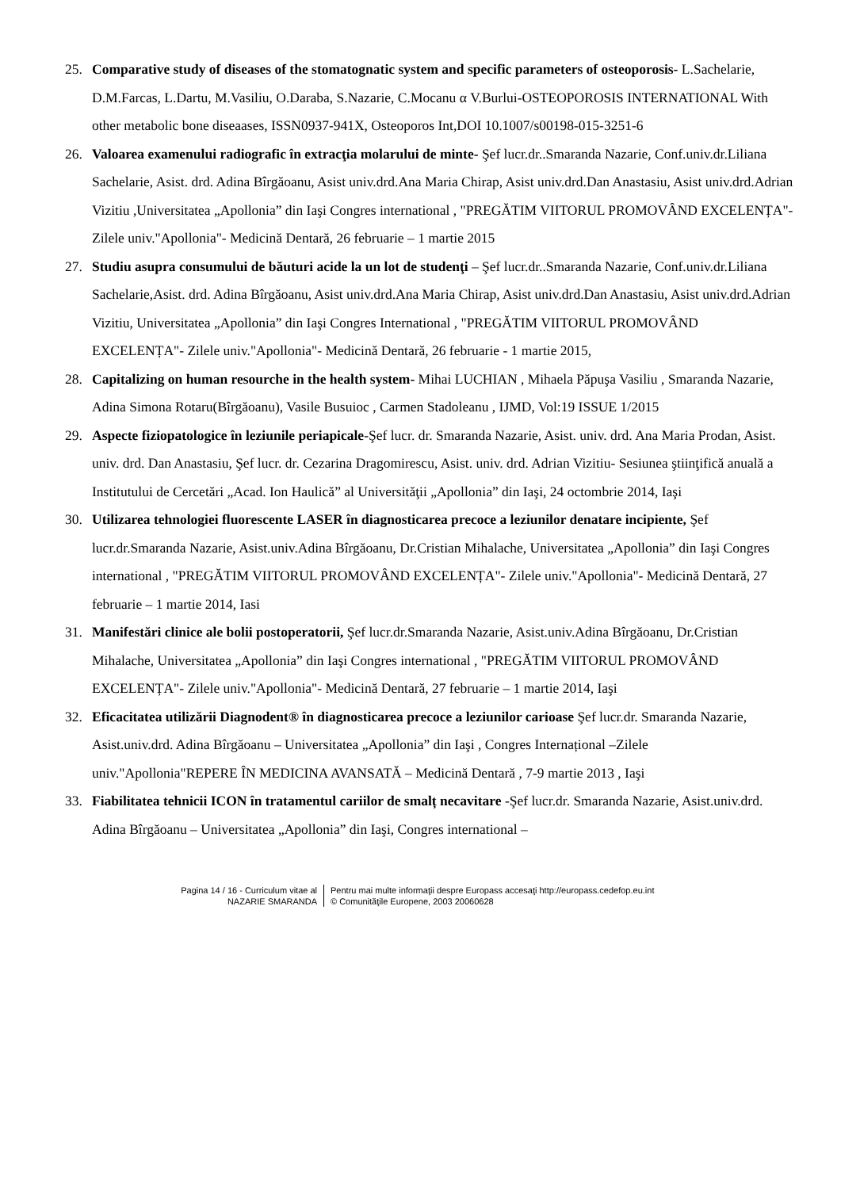25. Comparative study of diseases of the stomatognatic system and specific parameters of osteoporosis- L.Sachelarie, D.M.Farcas, L.Dartu, M.Vasiliu, O.Daraba, S.Nazarie, C.Mocanu α V.Burlui-OSTEOPOROSIS INTERNATIONAL With other metabolic bone diseaases, ISSN0937-941X, Osteoporos Int,DOI 10.1007/s00198-015-3251-6
26. Valoarea examenului radiografic în extracţia molarului de minte- Şef lucr.dr..Smaranda Nazarie, Conf.univ.dr.Liliana Sachelarie, Asist. drd. Adina Bîrgăoanu, Asist univ.drd.Ana Maria Chirap, Asist univ.drd.Dan Anastasiu, Asist univ.drd.Adrian Vizitiu ,Universitatea „Apollonia” din Iaşi Congres international , "PREGĂTIM VIITORUL PROMOVÂND EXCELENȚA"- Zilele univ."Apollonia"- Medicină Dentară, 26 februarie – 1 martie 2015
27. Studiu asupra consumului de băuturi acide la un lot de studenţi – Şef lucr.dr..Smaranda Nazarie, Conf.univ.dr.Liliana Sachelarie,Asist. drd. Adina Bîrgăoanu, Asist univ.drd.Ana Maria Chirap, Asist univ.drd.Dan Anastasiu, Asist univ.drd.Adrian Vizitiu, Universitatea „Apollonia” din Iaşi Congres International , "PREGĂTIM VIITORUL PROMOVÂND EXCELENȚA"- Zilele univ."Apollonia"- Medicină Dentară, 26 februarie - 1 martie 2015,
28. Capitalizing on human resourche in the health system- Mihai LUCHIAN , Mihaela Păpuşa Vasiliu , Smaranda Nazarie, Adina Simona Rotaru(Bîrgăoanu), Vasile Busuioc , Carmen Stadoleanu , IJMD, Vol:19 ISSUE 1/2015
29. Aspecte fiziopatologice în leziunile periapicale-Şef lucr. dr. Smaranda Nazarie, Asist. univ. drd. Ana Maria Prodan, Asist. univ. drd. Dan Anastasiu, Şef lucr. dr. Cezarina Dragomirescu, Asist. univ. drd. Adrian Vizitiu- Sesiunea ştiinţifică anuală a Institutului de Cercetări „Acad. Ion Haulică” al Universităţii „Apollonia” din Iaşi, 24 octombrie 2014, Iaşi
30. Utilizarea tehnologiei fluorescente LASER în diagnosticarea precoce a leziunilor denatare incipiente, Şef lucr.dr.Smaranda Nazarie, Asist.univ.Adina Bîrgăoanu, Dr.Cristian Mihalache, Universitatea „Apollonia” din Iaşi Congres international , "PREGĂTIM VIITORUL PROMOVÂND EXCELENȚA"- Zilele univ."Apollonia"- Medicină Dentară, 27 februarie – 1 martie 2014, Iasi
31. Manifestări clinice ale bolii postoperatorii, Şef lucr.dr.Smaranda Nazarie, Asist.univ.Adina Bîrgăoanu, Dr.Cristian Mihalache, Universitatea „Apollonia” din Iaşi Congres international , "PREGĂTIM VIITORUL PROMOVÂND EXCELENȚA"- Zilele univ."Apollonia"- Medicină Dentară, 27 februarie – 1 martie 2014, Iaşi
32. Eficacitatea utilizării Diagnodent® în diagnosticarea precoce a leziunilor carioase Şef lucr.dr. Smaranda Nazarie, Asist.univ.drd. Adina Bîrgăoanu – Universitatea „Apollonia” din Iaşi , Congres Internațional –Zilele univ."Apollonia"REPERE ÎN MEDICINA AVANSATĂ – Medicină Dentară , 7-9 martie 2013 , Iaşi
33. Fiabilitatea tehnicii ICON în tratamentul cariilor de smalț necavitare -Şef lucr.dr. Smaranda Nazarie, Asist.univ.drd. Adina Bîrgăoanu – Universitatea „Apollonia” din Iaşi, Congres international –
Pagina 14 / 16 - Curriculum vitae al
NAZARIE SMARANDA
Pentru mai multe informaţii despre Europass accesaţi http://europass.cedefop.eu.int
© Comunităţile Europene, 2003 20060628